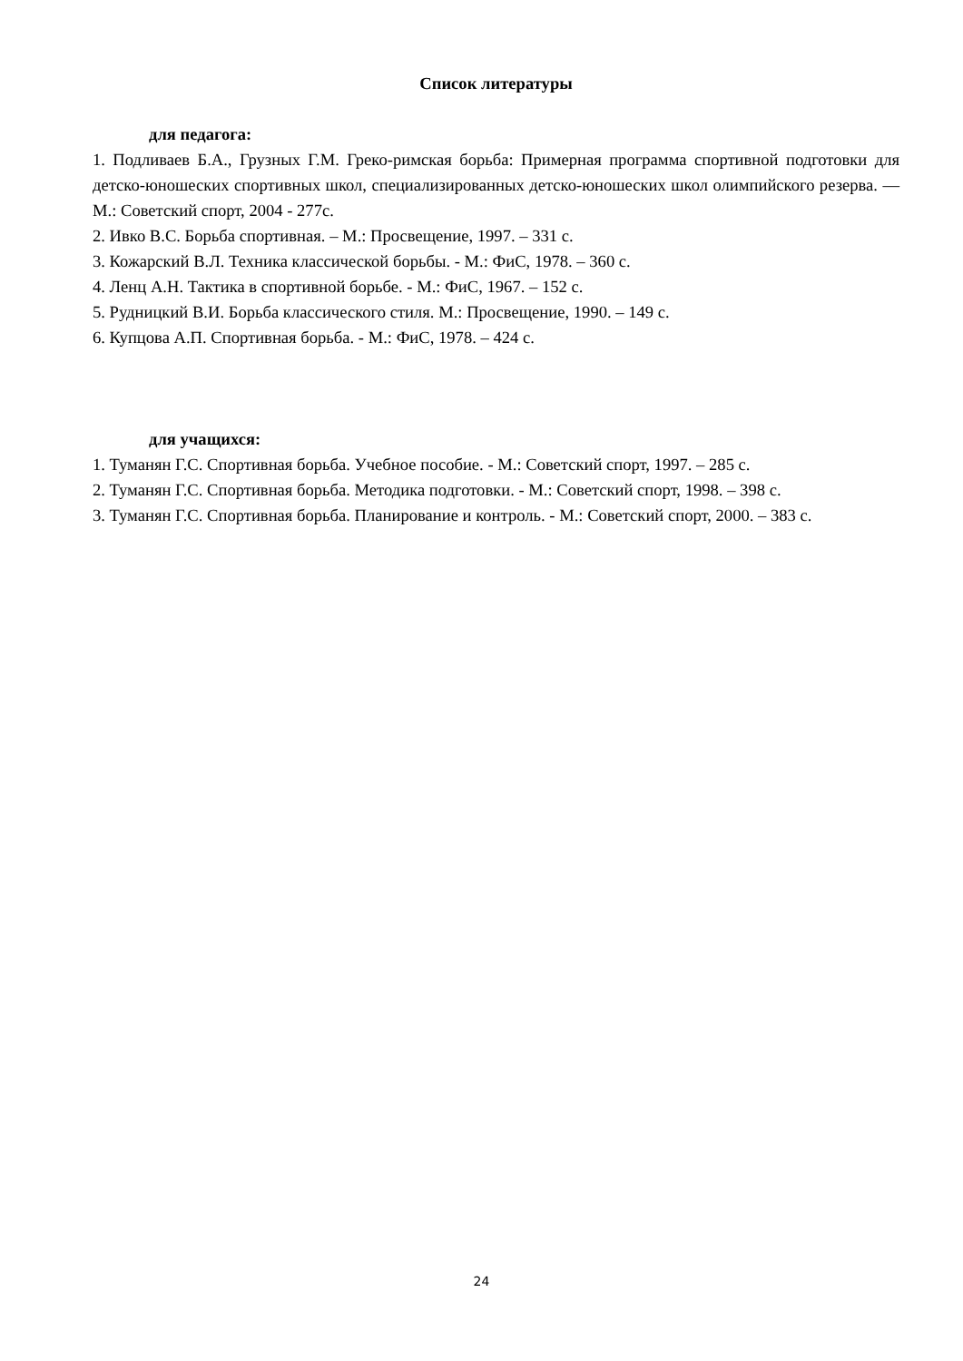Список литературы
для педагога:
1. Подливаев Б.А., Грузных Г.М. Греко-римская борьба: Примерная программа спортивной подготовки для детско-юношеских спортивных школ, специализированных детско-юношеских школ олимпийского резерва. — М.: Советский спорт, 2004 - 277с.
2. Ивко В.С. Борьба спортивная. – М.: Просвещение, 1997. – 331 с.
3. Кожарский В.Л. Техника классической борьбы. - М.: ФиС, 1978. – 360 с.
4. Ленц А.Н. Тактика в спортивной борьбе. - М.: ФиС, 1967. – 152 с.
5. Рудницкий В.И. Борьба классического стиля. М.: Просвещение, 1990. – 149 с.
6. Купцова А.П. Спортивная борьба. - М.: ФиС, 1978. – 424 с.
для учащихся:
1. Туманян Г.С. Спортивная борьба. Учебное пособие. - М.: Советский спорт, 1997. – 285 с.
2. Туманян Г.С. Спортивная борьба. Методика подготовки. - М.: Советский спорт, 1998. – 398 с.
3. Туманян Г.С. Спортивная борьба. Планирование и контроль. - М.: Советский спорт, 2000. – 383 с.
24